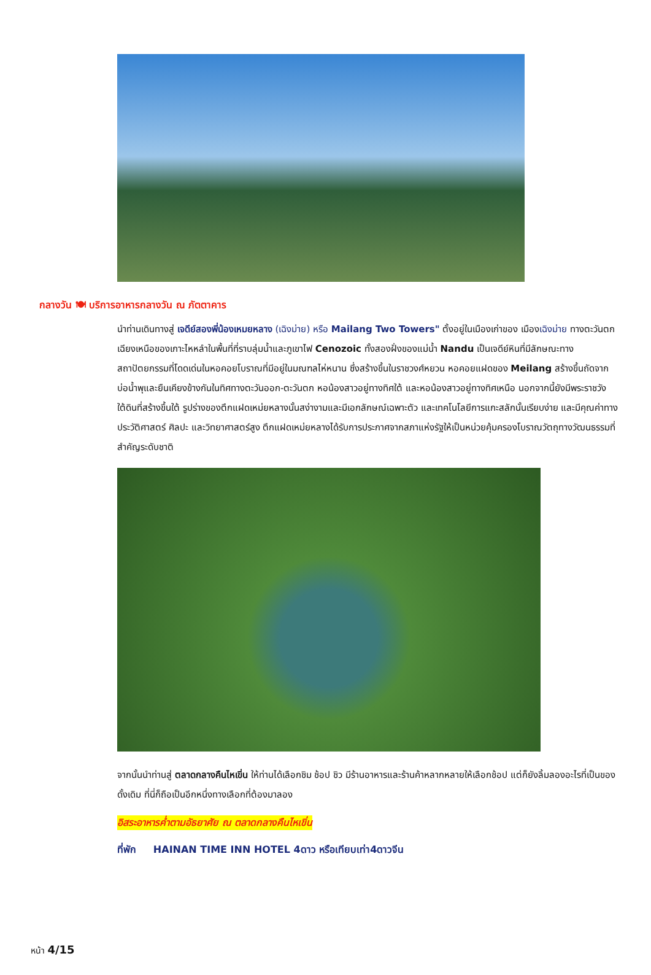กลางวัน 🍽 บริการอาหารกลางวัน ณ ภัตตาคาร
นำท่านเดินทางสู่ เจดีย์สองพี่น้องเหมยหลาง (เฉิงม่าย) หรือ Mailang Two Towers" ตั้งอยู่ในเมืองเก่าของ เมืองเฉิงม่าย ทางตะวันตกเฉียงเหนือของเกาะไหหลำในพื้นที่ที่ราบลุ่มน้ำและภูเขาไฟ Cenozoic ทั้งสองฝั่งของแม่น้ำ Nandu เป็นเจดีย์หินที่มีลักษณะทางสถาปัตยกรรมที่โดดเด่นในหอคอยโบราณที่มีอยู่ในมณฑลไห่หนาน ซึ่งสร้างขึ้นในราชวงศ์หยวน หอคอยแฝดของ Meilang สร้างขึ้นถัดจากบ่อน้ำพุและยืนเคียงข้างกันในทิศทางตะวันออก-ตะวันตก หอน้องสาวอยู่ทางทิศใต้ และหอน้องสาวอยู่ทางทิศเหนือ นอกจากนี้ยังมีพระราชวังใต้ดินที่สร้างขึ้นใต้ รูปร่างของตึกแฝดเหม่ยหลางนั้นสง่างามและมีเอกลักษณ์เฉพาะตัว และเทคโนโลยีการแกะสลักนั้นเรียบง่าย และมีคุณค่าทางประวัติศาสตร์ ศิลปะ และวิทยาศาสตร์สูง ตึกแฝดเหม่ยหลางได้รับการประกาศจากสภาแห่งรัฐให้เป็นหน่วยคุ้มครองโบราณวัตถุทางวัฒนธรรมที่สำคัญระดับชาติ
จากนั้นนำท่านสู่ ตลาดกลางคืนไหเขิ่น ให้ท่านได้เลือกชิม ช้อป ชิว มีร้านอาหารและร้านค้าหลากหลายให้เลือกช้อป แต่ก็ยังลิ้มลองอะไรที่เป็นของดั้งเดิม ที่นี่ก็ถือเป็นอีกหนึ่งทางเลือกที่ต้องมาลอง
อิสระอาหารค่ำตามอัธยาศัย ณ ตลาดกลางคืนไหเขิ่น
ที่พัก HAINAN TIME INN HOTEL 4ดาว หรือเทียบเท่า4ดาวจีน
หน้า 4/15